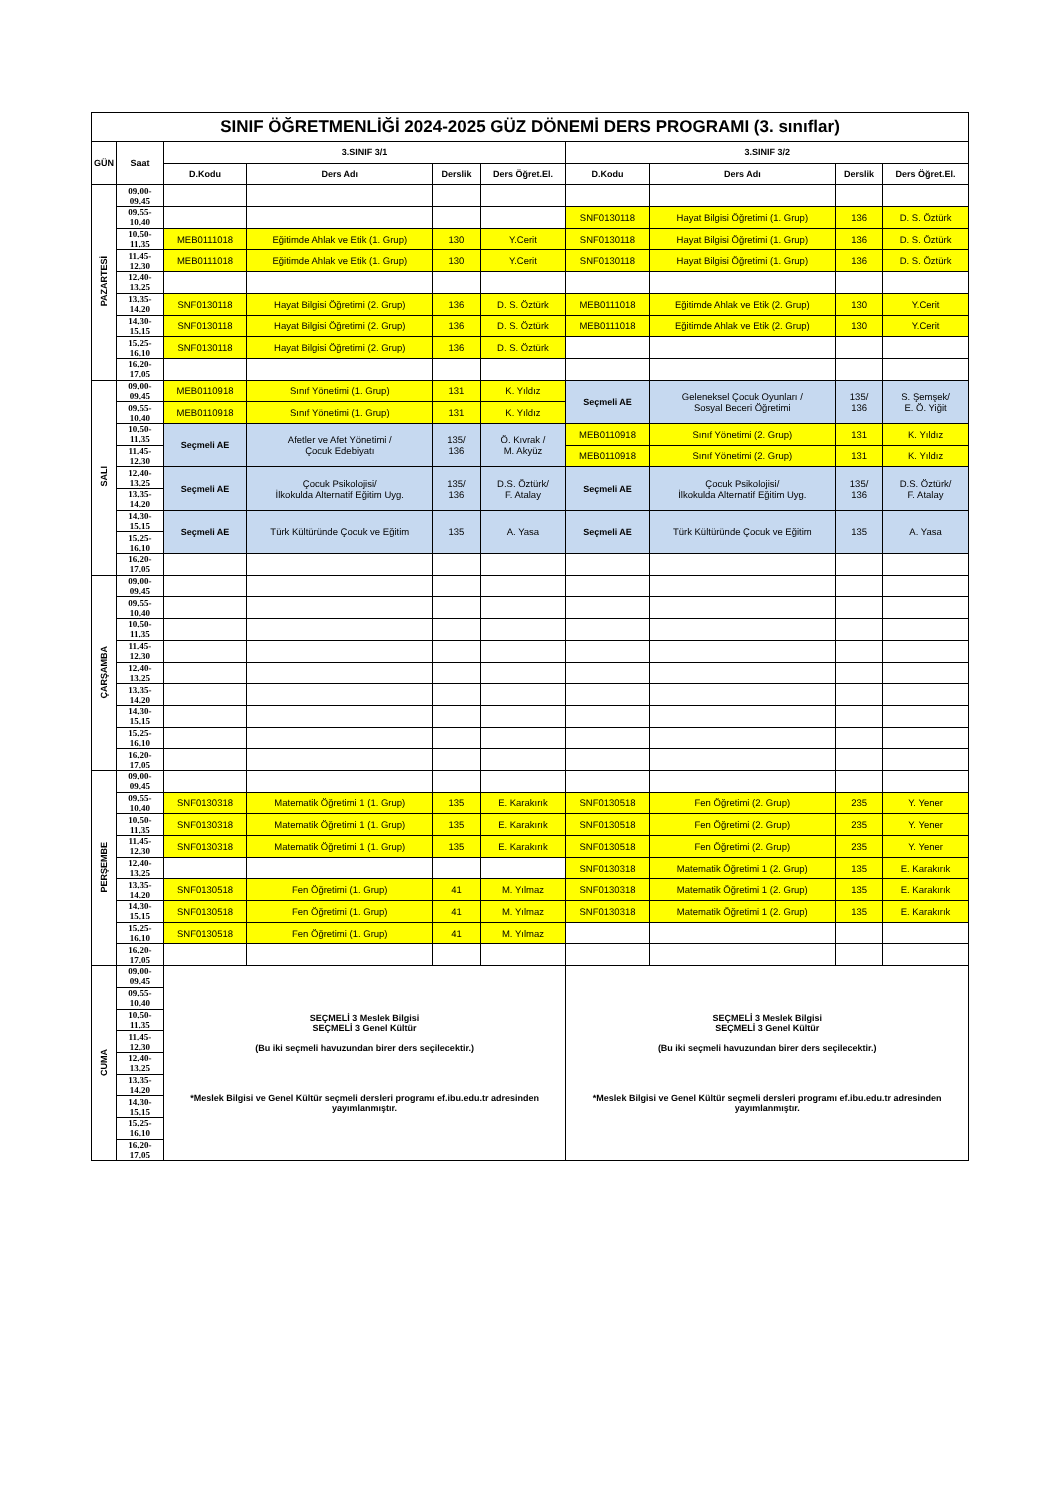| SINIF ÖĞRETMENLİĞİ 2024-2025 GÜZ DÖNEMİ DERS PROGRAMI (3. sınıflar) | | | | | | | | | |
| GÜN | Saat | 3.SINIF 3/1 | | | | 3.SINIF 3/2 | | | |
| | | D.Kodu | Ders Adı | Derslik | Ders Öğret.El. | D.Kodu | Ders Adı | Derslik | Ders Öğret.El. |
| PAZARTESİ | 09.00-09.45 | | | | | | | | |
| | 09.55-10.40 | | | | | SNF0130118 | Hayat Bilgisi Öğretimi (1. Grup) | 136 | D. S. Öztürk |
| | 10.50-11.35 | MEB0111018 | Eğitimde Ahlak ve Etik (1. Grup) | 130 | Y.Cerit | SNF0130118 | Hayat Bilgisi Öğretimi (1. Grup) | 136 | D. S. Öztürk |
| | 11.45-12.30 | MEB0111018 | Eğitimde Ahlak ve Etik (1. Grup) | 130 | Y.Cerit | SNF0130118 | Hayat Bilgisi Öğretimi (1. Grup) | 136 | D. S. Öztürk |
| | 12.40-13.25 | | | | | | | | |
| | 13.35-14.20 | SNF0130118 | Hayat Bilgisi Öğretimi (2. Grup) | 136 | D. S. Öztürk | MEB0111018 | Eğitimde Ahlak ve Etik (2. Grup) | 130 | Y.Cerit |
| | 14.30-15.15 | SNF0130118 | Hayat Bilgisi Öğretimi (2. Grup) | 136 | D. S. Öztürk | MEB0111018 | Eğitimde Ahlak ve Etik (2. Grup) | 130 | Y.Cerit |
| | 15.25-16.10 | SNF0130118 | Hayat Bilgisi Öğretimi (2. Grup) | 136 | D. S. Öztürk | | | | |
| | 16.20-17.05 | | | | | | | | |
| SALI | 09.00-09.45 | MEB0110918 | Sınıf Yönetimi (1. Grup) | 131 | K. Yıldız | Seçmeli AE | Geleneksel Çocuk Oyunları / Sosyal Beceri Öğretimi | 135/ 136 | S. Şemşek/ E. Ö. Yiğit |
| | 09.55-10.40 | MEB0110918 | Sınıf Yönetimi (1. Grup) | 131 | K. Yıldız | | | | |
| | 10.50-11.35 | Seçmeli AE | Afetler ve Afet Yönetimi / Çocuk Edebiyatı | 135/ 136 | Ö. Kıvrak / M. Akyüz | MEB0110918 | Sınıf Yönetimi (2. Grup) | 131 | K. Yıldız |
| | 11.45-12.30 | | | | | MEB0110918 | Sınıf Yönetimi (2. Grup) | 131 | K. Yıldız |
| | 12.40-13.25 | Seçmeli AE | Çocuk Psikolojisi/ İlkokulda Alternatif Eğitim Uyg. | 135/ 136 | D.S. Öztürk/ F. Atalay | Seçmeli AE | Çocuk Psikolojisi/ İlkokulda Alternatif Eğitim Uyg. | 135/ 136 | D.S. Öztürk/ F. Atalay |
| | 13.35-14.20 | | | | | | | | |
| | 14.30-15.15 | Seçmeli AE | Türk Kültüründe Çocuk ve Eğitim | 135 | A. Yasa | Seçmeli AE | Türk Kültüründe Çocuk ve Eğitim | 135 | A. Yasa |
| | 15.25-16.10 | | | | | | | | |
| | 16.20-17.05 | | | | | | | | |
| ÇARŞAMBA | 09.00-09.45 | | | | | | | | |
| | 09.55-10.40 | | | | | | | | |
| | 10.50-11.35 | | | | | | | | |
| | 11.45-12.30 | | | | | | | | |
| | 12.40-13.25 | | | | | | | | |
| | 13.35-14.20 | | | | | | | | |
| | 14.30-15.15 | | | | | | | | |
| | 15.25-16.10 | | | | | | | | |
| | 16.20-17.05 | | | | | | | | |
| PERŞEMBE | 09.00-09.45 | | | | | | | | |
| | 09.55-10.40 | SNF0130318 | Matematik Öğretimi 1 (1. Grup) | 135 | E. Karakırık | SNF0130518 | Fen Öğretimi (2. Grup) | 235 | Y. Yener |
| | 10.50-11.35 | SNF0130318 | Matematik Öğretimi 1 (1. Grup) | 135 | E. Karakırık | SNF0130518 | Fen Öğretimi (2. Grup) | 235 | Y. Yener |
| | 11.45-12.30 | SNF0130318 | Matematik Öğretimi 1 (1. Grup) | 135 | E. Karakırık | SNF0130518 | Fen Öğretimi (2. Grup) | 235 | Y. Yener |
| | 12.40-13.25 | | | | | SNF0130318 | Matematik Öğretimi 1 (2. Grup) | 135 | E. Karakırık |
| | 13.35-14.20 | SNF0130518 | Fen Öğretimi (1. Grup) | 41 | M. Yılmaz | SNF0130318 | Matematik Öğretimi 1 (2. Grup) | 135 | E. Karakırık |
| | 14.30-15.15 | SNF0130518 | Fen Öğretimi (1. Grup) | 41 | M. Yılmaz | SNF0130318 | Matematik Öğretimi 1 (2. Grup) | 135 | E. Karakırık |
| | 15.25-16.10 | SNF0130518 | Fen Öğretimi (1. Grup) | 41 | M. Yılmaz | | | | |
| | 16.20-17.05 | | | | | | | | |
| CUMA | 09.00-09.45 | SEÇMELİ 3 Meslek Bilgisi SEÇMELİ 3 Genel Kültür (Bu iki seçmeli havuzundan birer ders seçilecektir.) *Meslek Bilgisi ve Genel Kültür seçmeli dersleri programı ef.ibu.edu.tr adresinden yayımlanmıştır. | | | | SEÇMELİ 3 Meslek Bilgisi SEÇMELİ 3 Genel Kültür (Bu iki seçmeli havuzundan birer ders seçilecektir.) *Meslek Bilgisi ve Genel Kültür seçmeli dersleri programı ef.ibu.edu.tr adresinden yayımlanmıştır. | | | |
| | 09.55-10.40 | | | | | | | | |
| | 10.50-11.35 | | | | | | | | |
| | 11.45-12.30 | | | | | | | | |
| | 12.40-13.25 | | | | | | | | |
| | 13.35-14.20 | | | | | | | | |
| | 14.30-15.15 | | | | | | | | |
| | 15.25-16.10 | | | | | | | | |
| | 16.20-17.05 | | | | | | | | |